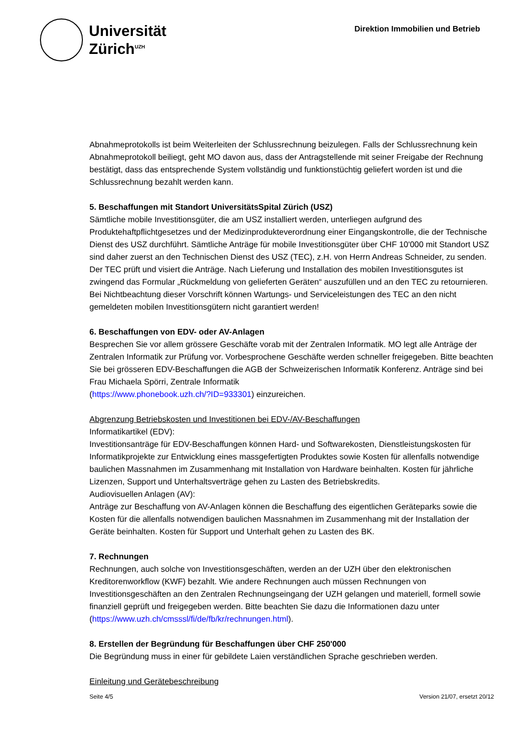Universität
Zürich<sup>UZH</sup>
Direktion Immobilien und Betrieb
Abnahmeprotokolls ist beim Weiterleiten der Schlussrechnung beizulegen. Falls der Schlussrechnung kein Abnahmeprotokoll beiliegt, geht MO davon aus, dass der Antragstellende mit seiner Freigabe der Rechnung bestätigt, dass das entsprechende System vollständig und funktionstüchtig geliefert worden ist und die Schlussrechnung bezahlt werden kann.
5. Beschaffungen mit Standort UniversitätsSpital Zürich (USZ)
Sämtliche mobile Investitionsgüter, die am USZ installiert werden, unterliegen aufgrund des Produktehaftpflichtgesetzes und der Medizinprodukteverordnung einer Eingangskontrolle, die der Technische Dienst des USZ durchführt. Sämtliche Anträge für mobile Investitionsgüter über CHF 10'000 mit Standort USZ sind daher zuerst an den Technischen Dienst des USZ (TEC), z.H. von Herrn Andreas Schneider, zu senden. Der TEC prüft und visiert die Anträge. Nach Lieferung und Installation des mobilen Investitionsgutes ist zwingend das Formular „Rückmeldung von gelieferten Geräten“ auszufüllen und an den TEC zu retournieren. Bei Nichtbeachtung dieser Vorschrift können Wartungs- und Serviceleistungen des TEC an den nicht gemeldeten mobilen Investitionsgütern nicht garantiert werden!
6. Beschaffungen von EDV- oder AV-Anlagen
Besprechen Sie vor allem grössere Geschäfte vorab mit der Zentralen Informatik. MO legt alle Anträge der Zentralen Informatik zur Prüfung vor. Vorbesprochene Geschäfte werden schneller freigegeben. Bitte beachten Sie bei grösseren EDV-Beschaffungen die AGB der Schweizerischen Informatik Konferenz. Anträge sind bei Frau Michaela Spörri, Zentrale Informatik
(https://www.phonebook.uzh.ch/?ID=933301) einzureichen.
Abgrenzung Betriebskosten und Investitionen bei EDV-/AV-Beschaffungen
Informatikartikel (EDV):
Investitionsanträge für EDV-Beschaffungen können Hard- und Softwarekosten, Dienstleistungskosten für Informatikprojekte zur Entwicklung eines massgefertigten Produktes sowie Kosten für allenfalls notwendige baulichen Massnahmen im Zusammenhang mit Installation von Hardware beinhalten. Kosten für jährliche Lizenzen, Support und Unterhaltsverträge gehen zu Lasten des Betriebskredits.
Audiovisuellen Anlagen (AV):
Anträge zur Beschaffung von AV-Anlagen können die Beschaffung des eigentlichen Geräteparks sowie die Kosten für die allenfalls notwendigen baulichen Massnahmen im Zusammenhang mit der Installation der Geräte beinhalten. Kosten für Support und Unterhalt gehen zu Lasten des BK.
7. Rechnungen
Rechnungen, auch solche von Investitionsgeschäften, werden an der UZH über den elektronischen Kreditorenworkflow (KWF) bezahlt. Wie andere Rechnungen auch müssen Rechnungen von Investitionsgeschäften an den Zentralen Rechnungseingang der UZH gelangen und materiell, formell sowie finanziell geprüft und freigegeben werden. Bitte beachten Sie dazu die Informationen dazu unter
(https://www.uzh.ch/cmsssl/fi/de/fb/kr/rechnungen.html).
8. Erstellen der Begründung für Beschaffungen über CHF 250'000
Die Begründung muss in einer für gebildete Laien verständlichen Sprache geschrieben werden.
Einleitung und Gerätebeschreibung
Seite 4/5 Version 21/07, ersetzt 20/12